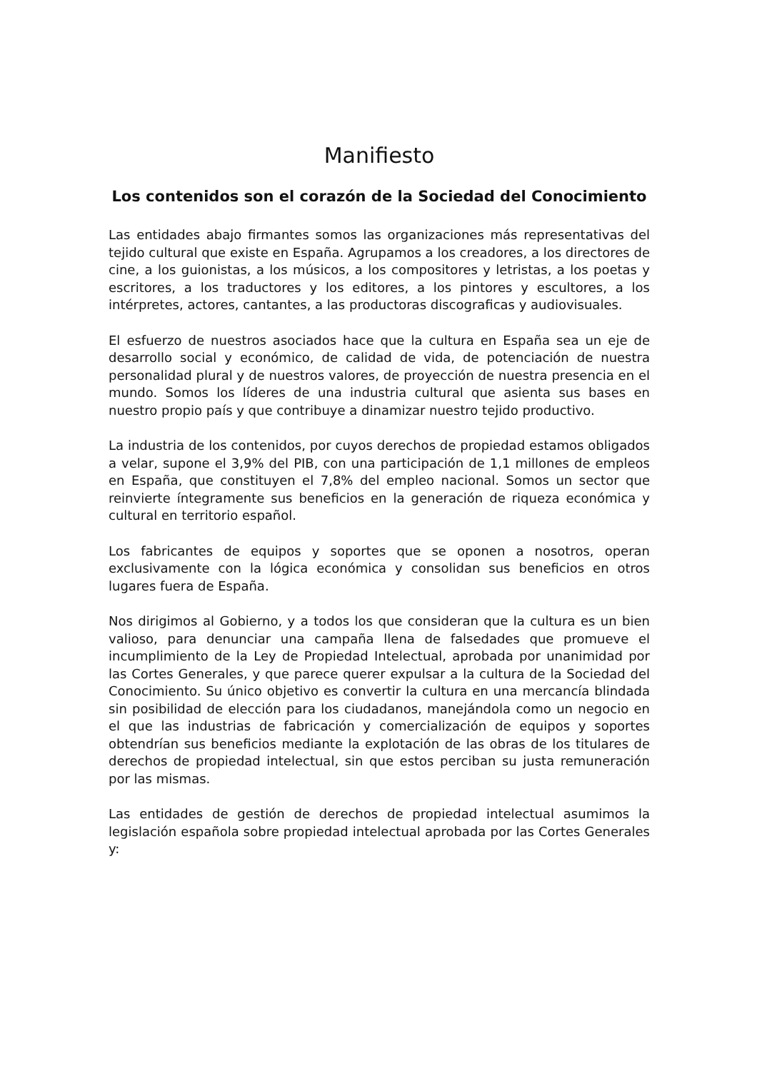Manifiesto
Los contenidos son el corazón de la Sociedad del Conocimiento
Las entidades abajo firmantes somos las organizaciones más representativas del tejido cultural que existe en España. Agrupamos a los creadores, a los directores de cine, a los guionistas, a los músicos, a los compositores y letristas, a los poetas y escritores, a los traductores y los editores, a los pintores y escultores, a los intérpretes, actores, cantantes, a las productoras discograficas y audiovisuales.
El esfuerzo de nuestros asociados hace que la cultura en España sea un eje de desarrollo social y económico, de calidad de vida, de potenciación de nuestra personalidad plural y de nuestros valores, de proyección de nuestra presencia en el mundo. Somos los líderes de una industria cultural que asienta sus bases en nuestro propio país y que contribuye a dinamizar nuestro tejido productivo.
La industria de los contenidos, por cuyos derechos de propiedad estamos obligados a velar, supone el 3,9% del PIB, con una participación de 1,1 millones de empleos en España, que constituyen el 7,8% del empleo nacional. Somos un sector que reinvierte íntegramente sus beneficios en la generación de riqueza económica y cultural en territorio español.
Los fabricantes de equipos y soportes que se oponen a nosotros, operan exclusivamente con la lógica económica y consolidan sus beneficios en otros lugares fuera de España.
Nos dirigimos al Gobierno, y a todos los que consideran que la cultura es un bien valioso, para denunciar una campaña llena de falsedades que promueve el incumplimiento de la Ley de Propiedad Intelectual, aprobada por unanimidad por las Cortes Generales, y que parece querer expulsar a la cultura de la Sociedad del Conocimiento. Su único objetivo es convertir la cultura en una mercancía blindada sin posibilidad de elección para los ciudadanos, manejándola como un negocio en el que las industrias de fabricación y comercialización de equipos y soportes obtendrían sus beneficios mediante la explotación de las obras de los titulares de derechos de propiedad intelectual, sin que estos perciban su justa remuneración por las mismas.
Las entidades de gestión de derechos de propiedad intelectual asumimos la legislación española sobre propiedad intelectual aprobada por las Cortes Generales y: